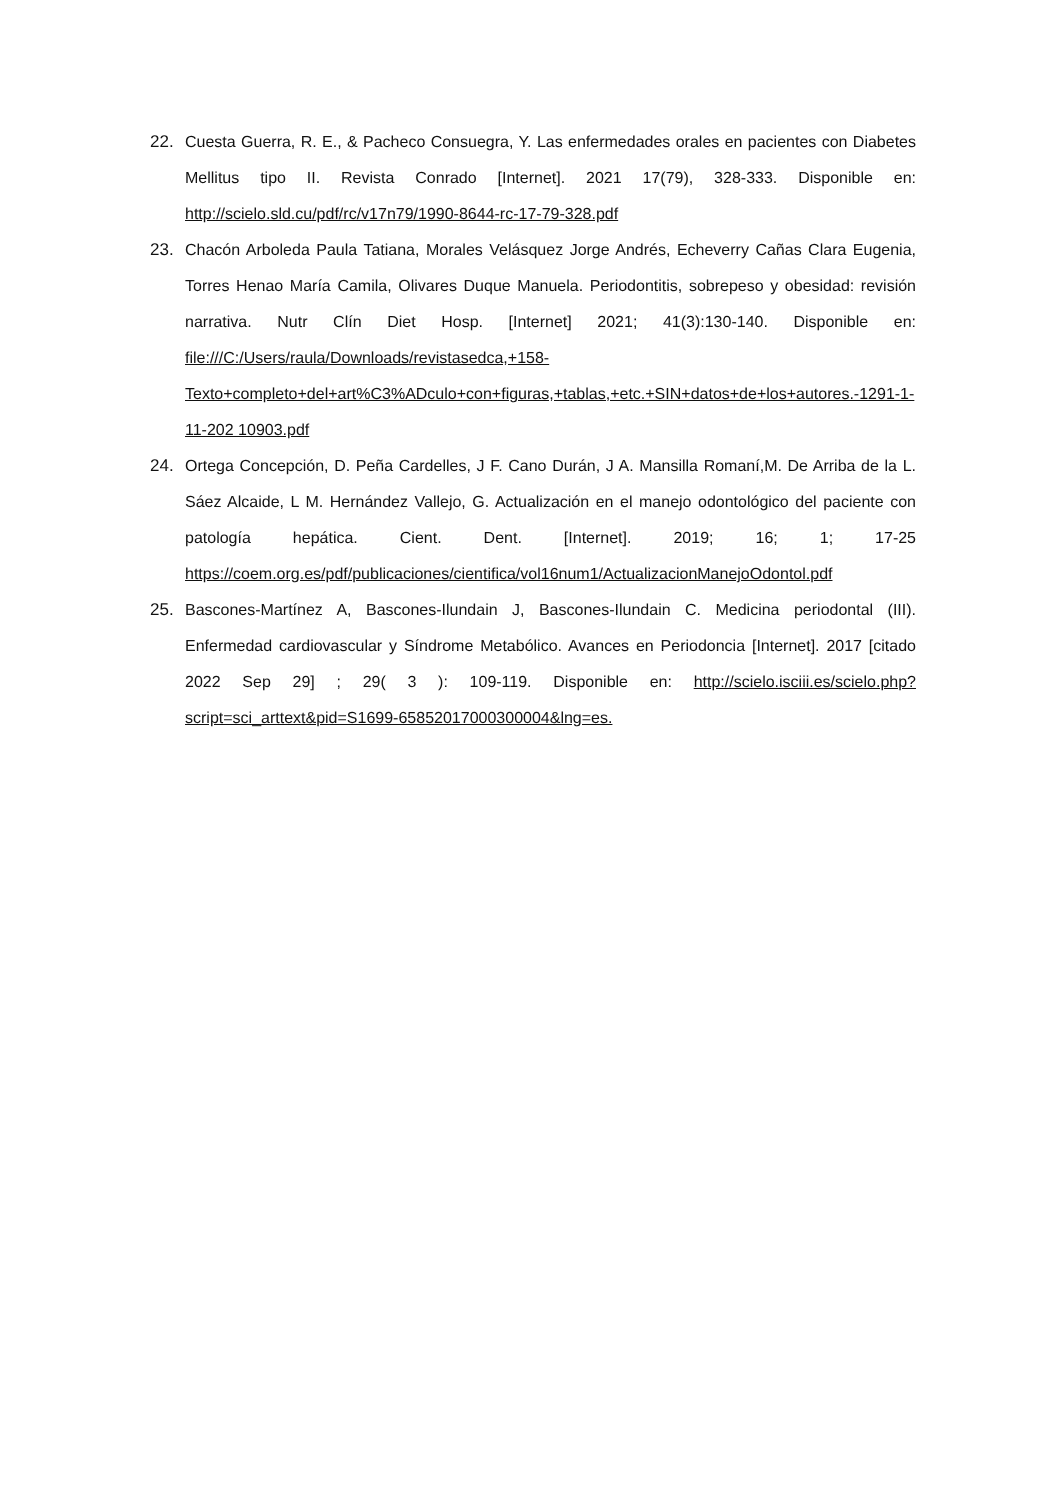22. Cuesta Guerra, R. E., & Pacheco Consuegra, Y. Las enfermedades orales en pacientes con Diabetes Mellitus tipo II. Revista Conrado [Internet]. 2021 17(79), 328-333. Disponible en: http://scielo.sld.cu/pdf/rc/v17n79/1990-8644-rc-17-79-328.pdf
23. Chacón Arboleda Paula Tatiana, Morales Velásquez Jorge Andrés, Echeverry Cañas Clara Eugenia, Torres Henao María Camila, Olivares Duque Manuela. Periodontitis, sobrepeso y obesidad: revisión narrativa. Nutr Clín Diet Hosp. [Internet] 2021; 41(3):130-140. Disponible en: file:///C:/Users/raula/Downloads/revistasedca,+158-Texto+completo+del+art%C3%ADculo+con+figuras,+tablas,+etc.+SIN+datos+de+los+autores.-1291-1-11-202 10903.pdf
24. Ortega Concepción, D. Peña Cardelles, J F. Cano Durán, J A. Mansilla Romaní,M. De Arriba de la L. Sáez Alcaide, L M. Hernández Vallejo, G. Actualización en el manejo odontológico del paciente con patología hepática. Cient. Dent. [Internet]. 2019; 16; 1; 17-25 https://coem.org.es/pdf/publicaciones/cientifica/vol16num1/ActualizacionManejoOdontol.pdf
25. Bascones-Martínez A, Bascones-Ilundain J, Bascones-Ilundain C. Medicina periodontal (III). Enfermedad cardiovascular y Síndrome Metabólico. Avances en Periodoncia [Internet]. 2017 [citado 2022 Sep 29] ; 29( 3 ): 109-119. Disponible en: http://scielo.isciii.es/scielo.php?script=sci_arttext&pid=S1699-65852017000300004&lng=es.